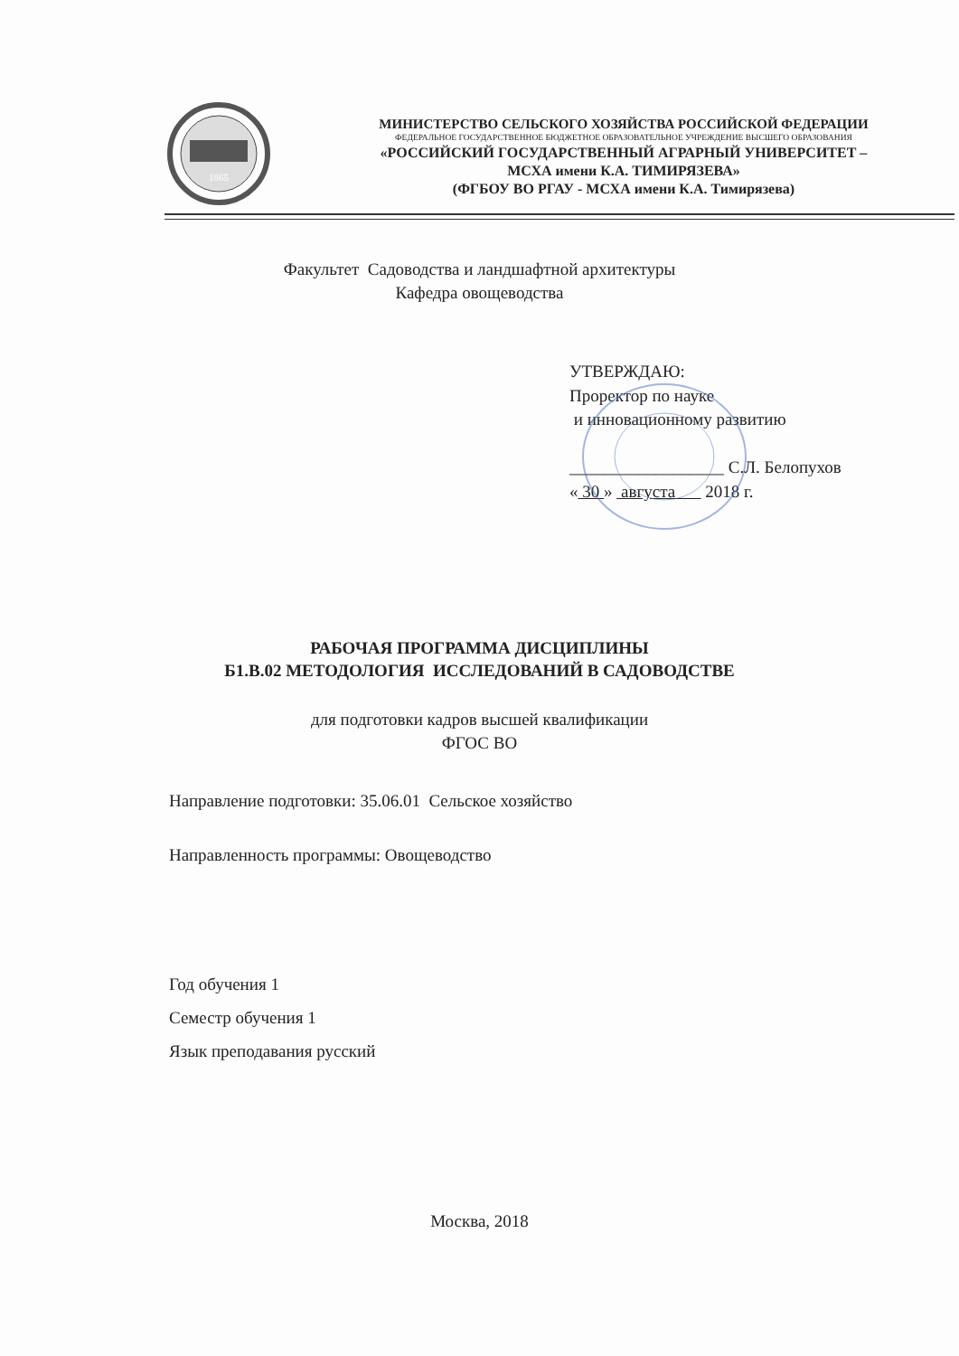1865
МИНИСТЕРСТВО СЕЛЬСКОГО ХОЗЯЙСТВА РОССИЙСКОЙ ФЕДЕРАЦИИ
ФЕДЕРАЛЬНОЕ ГОСУДАРСТВЕННОЕ БЮДЖЕТНОЕ ОБРАЗОВАТЕЛЬНОЕ УЧРЕЖДЕНИЕ ВЫСШЕГО ОБРАЗОВАНИЯ
«РОССИЙСКИЙ ГОСУДАРСТВЕННЫЙ АГРАРНЫЙ УНИВЕРСИТЕТ –
МСХА имени К.А. ТИМИРЯЗЕВА»
(ФГБОУ ВО РГАУ - МСХА имени К.А. Тимирязева)
Факультет Садоводства и ландшафтной архитектуры
Кафедра овощеводства
УТВЕРЖДАЮ:
Проректор по науке
и инновационному развитию
__________________ С.Л. Белопухов
« 30 » августа 2018 г.
РАБОЧАЯ ПРОГРАММА ДИСЦИПЛИНЫ
Б1.В.02 МЕТОДОЛОГИЯ ИССЛЕДОВАНИЙ В САДОВОДСТВЕ
для подготовки кадров высшей квалификации
ФГОС ВО
Направление подготовки: 35.06.01 Сельское хозяйство
Направленность программы: Овощеводство
Год обучения 1
Семестр обучения 1
Язык преподавания русский
Москва, 2018